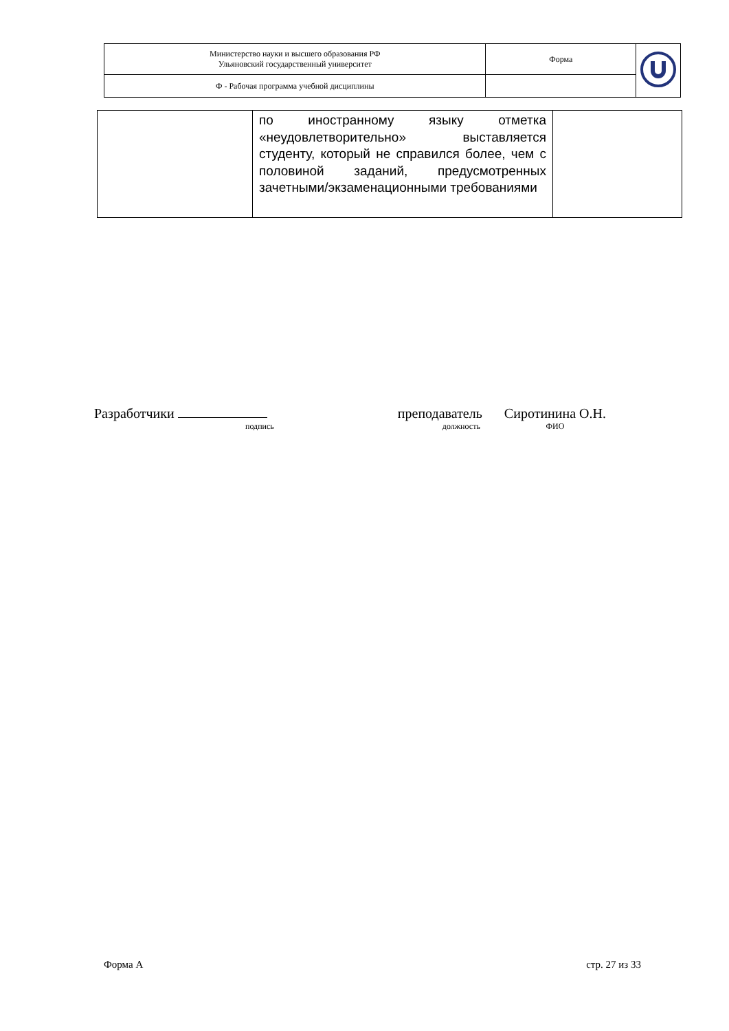| Министерство науки и высшего образования РФ Ульяновский государственный университет | Форма | |
| Ф - Рабочая программа учебной дисциплины | | |
| | по иностранному языку отметка «неудовлетворительно» выставляется студенту, который не справился более, чем с половиной заданий, предусмотренных зачетными/экзаменационными требованиями | |
Разработчики
подпись
преподаватель
должность
Сиротинина О.Н.
ФИО
Форма А стр. 27 из 33